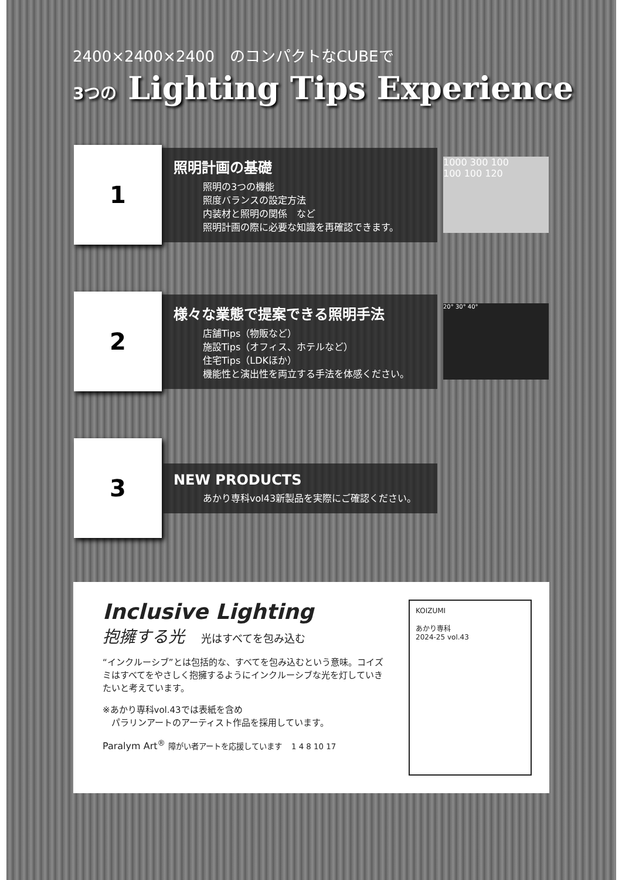2400×2400×2400　のコンパクトなCUBEで
3つの Lighting Tips Experience
1
照明計画の基礎
照明の3つの機能
照度バランスの設定方法
内装材と照明の関係　など
照明計画の際に必要な知識を再確認できます。
1000 300 100
100 100 120
2
様々な業態で提案できる照明手法
店舗Tips（物販など）
施設Tips（オフィス、ホテルなど）
住宅Tips（LDKほか）
機能性と演出性を両立する手法を体感ください。
20° 30° 40°
3
NEW PRODUCTS
あかり専科vol43新製品を実際にご確認ください。
Inclusive Lighting
抱擁する光　光はすべてを包み込む
“インクルーシブ”とは包括的な、すべてを包み込むという意味。コイズミはすべてをやさしく抱擁するようにインクルーシブな光を灯していきたいと考えています。
※あかり専科vol.43では表紙を含め
　パラリンアートのアーティスト作品を採用しています。
Paralym Art<sup>®</sup> 障がい者アートを応援しています　1 4 8 10 17
KOIZUMI
あかり専科
2024-25 vol.43